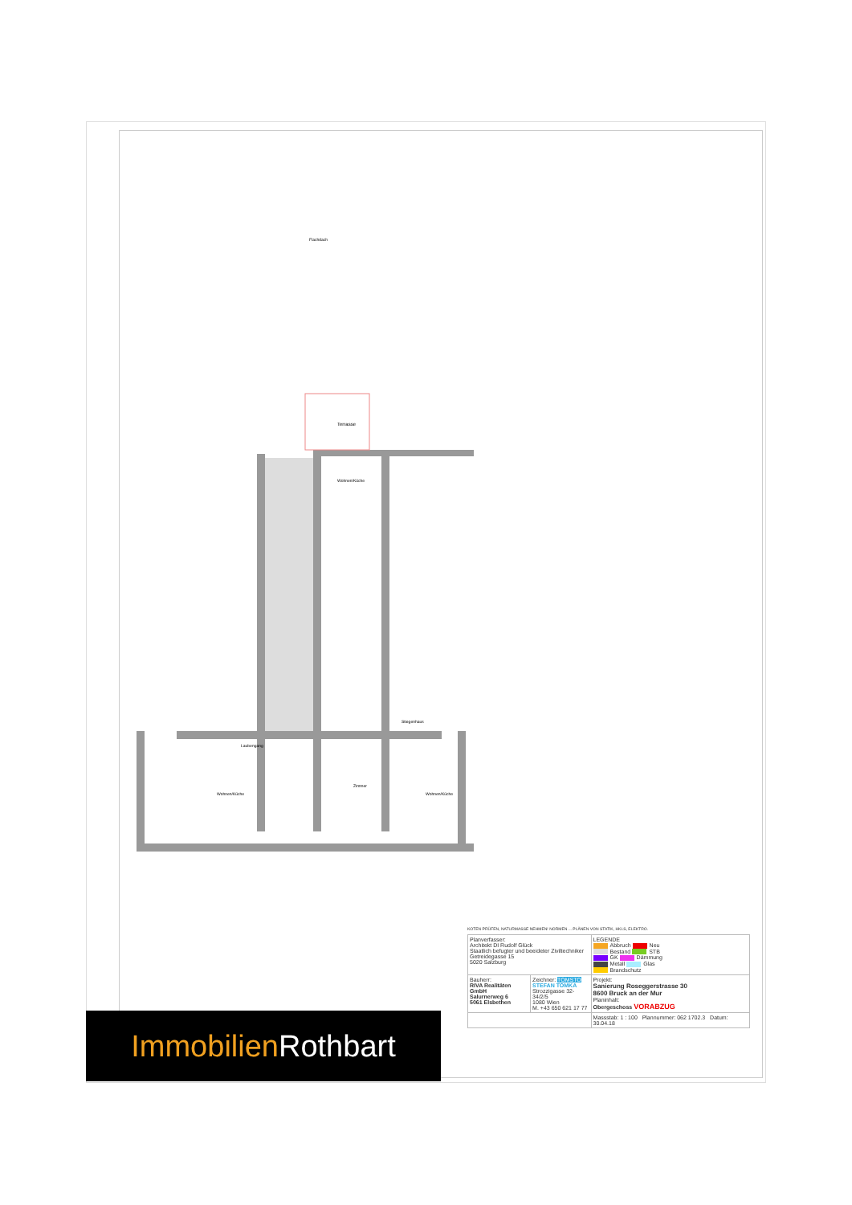Terrasse
Wohnen/Küche
Flachdach
Laubengang
Stiegenhaus
Wohnen/Küche
Wohnen/Küche
Zimmer
KOTEN PRÜFEN, NATURMASSE NEHMEN! NORMEN ... PLÄNEN VON STATIK, HKLS, ELEKTRO.
| Planverfasser: Architekt DI Rudolf Glück Staatlich befugter und beeideter Ziviltechniker Getreidegasse 15 5020 Salzburg | | LEGENDE Abbruch Neu Bestand STB GK Dämmung Metall Glas Brandschutz |
| Bauherr: RIVA Realitäten GmbH Salurnerweg 6 5061 Elsbethen | Zeichner: TOMSTO STEFAN TOMKA Strozzigasse 32-34/2/5 1080 Wien M. +43 650 621 17 77 | Projekt: Sanierung Roseggerstrasse 30 8600 Bruck an der Mur Planinhalt: Obergeschoss VORABZUG |
| | | Massstab: 1 : 100 Plannummer: 062 1702.3 Datum: 30.04.18 |
Immobilien Rothbart